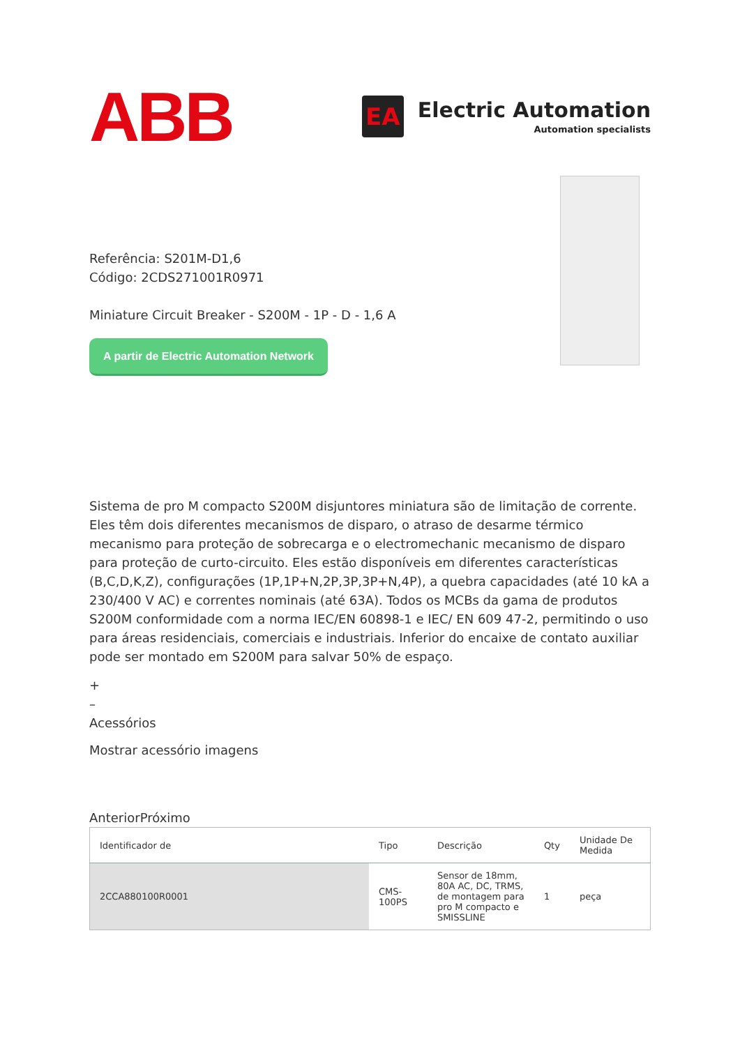ABB
EA
Electric Automation
Automation specialists
Referência: S201M-D1,6
Código: 2CDS271001R0971
Miniature Circuit Breaker - S200M - 1P - D - 1,6 A
A partir de Electric Automation Network
Sistema de pro M compacto S200M disjuntores miniatura são de limitação de corrente. Eles têm dois diferentes mecanismos de disparo, o atraso de desarme térmico mecanismo para proteção de sobrecarga e o electromechanic mecanismo de disparo para proteção de curto-circuito. Eles estão disponíveis em diferentes características (B,C,D,K,Z), configurações (1P,1P+N,2P,3P,3P+N,4P), a quebra capacidades (até 10 kA a 230/400 V AC) e correntes nominais (até 63A). Todos os MCBs da gama de produtos S200M conformidade com a norma IEC/EN 60898-1 e IEC/ EN 609 47-2, permitindo o uso para áreas residenciais, comerciais e industriais. Inferior do encaixe de contato auxiliar pode ser montado em S200M para salvar 50% de espaço.
+
–
Acessórios
Mostrar acessório imagens
AnteriorPróximo
| Identificador de | Tipo | Descrição | Qty | Unidade De Medida |
| --- | --- | --- | --- | --- |
| 2CCA880100R0001 | CMS-100PS | Sensor de 18mm, 80A AC, DC, TRMS, de montagem para pro M compacto e SMISSLINE | 1 | peça |